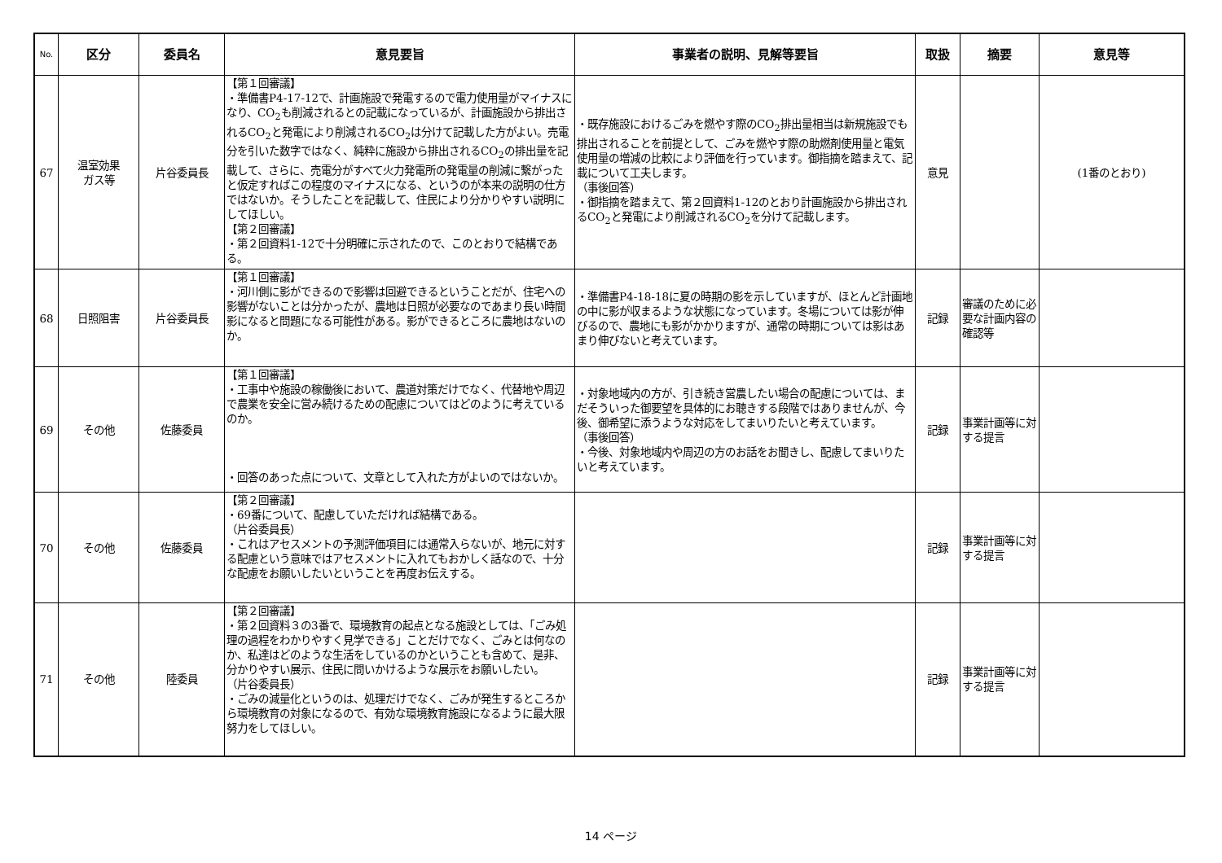| No. | 区分 | 委員名 | 意見要旨 | 事業者の説明、見解等要旨 | 取扱 | 摘要 | 意見等 |
| --- | --- | --- | --- | --- | --- | --- | --- |
| 67 | 温室効果 ガス等 | 片谷委員長 | 【第１回審議】 ・準備書P4-17-12で、計画施設で発電するので電力使用量がマイナスになり、CO<sub>2</sub>も削減されるとの記載になっているが、計画施設から排出されるCO<sub>2</sub>と発電により削減されるCO<sub>2</sub>は分けて記載した方がよい。売電分を引いた数字ではなく、純粋に施設から排出されるCO<sub>2</sub>の排出量を記載して、さらに、売電分がすべて火力発電所の発電量の削減に繋がったと仮定すればこの程度のマイナスになる、というのが本来の説明の仕方ではないか。そうしたことを記載して、住民により分かりやすい説明にしてほしい。 【第２回審議】 ・第２回資料1-12で十分明確に示されたので、このとおりで結構である。 | ・既存施設におけるごみを燃やす際のCO<sub>2</sub>排出量相当は新規施設でも排出されることを前提として、ごみを燃やす際の助燃剤使用量と電気使用量の増減の比較により評価を行っています。御指摘を踏まえて、記載について工夫します。 （事後回答） ・御指摘を踏まえて、第２回資料1-12のとおり計画施設から排出されるCO<sub>2</sub>と発電により削減されるCO<sub>2</sub>を分けて記載します。 | 意見 | | (1番のとおり) |
| 68 | 日照阻害 | 片谷委員長 | 【第１回審議】 ・河川側に影ができるので影響は回避できるということだが、住宅への影響がないことは分かったが、農地は日照が必要なのであまり長い時間影になると問題になる可能性がある。影ができるところに農地はないのか。 | ・準備書P4-18-18に夏の時期の影を示していますが、ほとんど計画地の中に影が収まるような状態になっています。冬場については影が伸びるので、農地にも影がかかりますが、通常の時期については影はあまり伸びないと考えています。 | 記録 | 審議のために必要な計画内容の確認等 | |
| 69 | その他 | 佐藤委員 | 【第１回審議】 ・工事中や施設の稼働後において、農道対策だけでなく、代替地や周辺で農業を安全に営み続けるための配慮についてはどのように考えているのか。 ・回答のあった点について、文章として入れた方がよいのではないか。 | ・対象地域内の方が、引き続き営農したい場合の配慮については、まだそういった御要望を具体的にお聴きする段階ではありませんが、今後、御希望に添うような対応をしてまいりたいと考えています。 （事後回答） ・今後、対象地域内や周辺の方のお話をお聞きし、配慮してまいりたいと考えています。 | 記録 | 事業計画等に対する提言 | |
| 70 | その他 | 佐藤委員 | 【第２回審議】 ・69番について、配慮していただければ結構である。 （片谷委員長） ・これはアセスメントの予測評価項目には通常入らないが、地元に対する配慮という意味ではアセスメントに入れてもおかしく話なので、十分な配慮をお願いしたいということを再度お伝えする。 | | 記録 | 事業計画等に対する提言 | |
| 71 | その他 | 陸委員 | 【第２回審議】 ・第２回資料３の3番で、環境教育の起点となる施設としては、「ごみ処理の過程をわかりやすく見学できる」ことだけでなく、ごみとは何なのか、私達はどのような生活をしているのかということも含めて、是非、分かりやすい展示、住民に問いかけるような展示をお願いしたい。 （片谷委員長） ・ごみの減量化というのは、処理だけでなく、ごみが発生するところから環境教育の対象になるので、有効な環境教育施設になるように最大限努力をしてほしい。 | | 記録 | 事業計画等に対する提言 | |
14 ページ